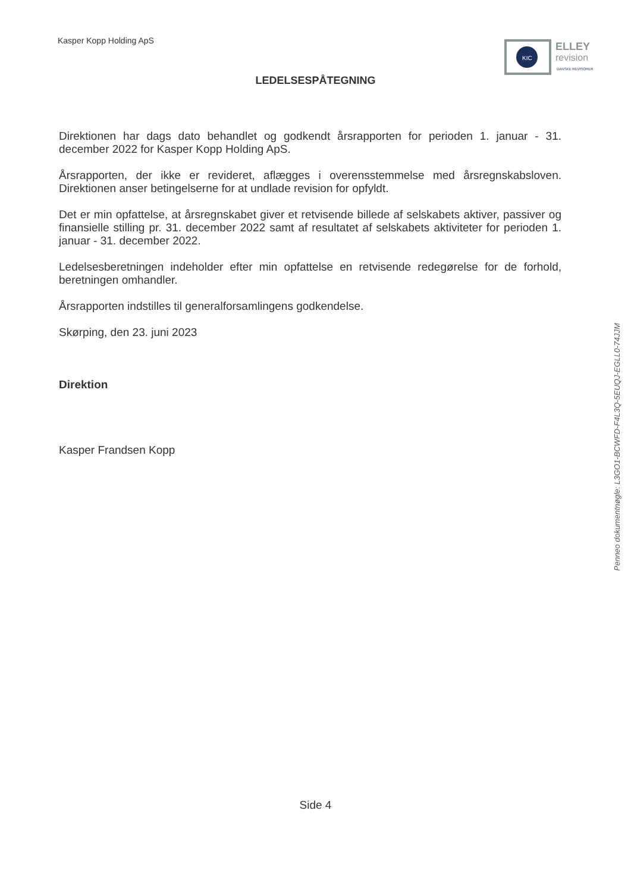Kasper Kopp Holding ApS
KIC
ELLEY
revision
DANSKE REVISORER
LEDELSESPÅTEGNING
Direktionen har dags dato behandlet og godkendt årsrapporten for perioden 1. januar - 31. december 2022 for Kasper Kopp Holding ApS.
Årsrapporten, der ikke er revideret, aflægges i overensstemmelse med årsregnskabsloven. Direktionen anser betingelserne for at undlade revision for opfyldt.
Det er min opfattelse, at årsregnskabet giver et retvisende billede af selskabets aktiver, passiver og finansielle stilling pr. 31. december 2022 samt af resultatet af selskabets aktiviteter for perioden 1. januar - 31. december 2022.
Ledelsesberetningen indeholder efter min opfattelse en retvisende redegørelse for de forhold, beretningen omhandler.
Årsrapporten indstilles til generalforsamlingens godkendelse.
Skørping, den 23. juni 2023
Direktion
Kasper Frandsen Kopp
Side 4
Penneo dokumentnøgle: L3GO1-BCWFD-F4L3Q-5EUQJ-EGLL0-74JJM